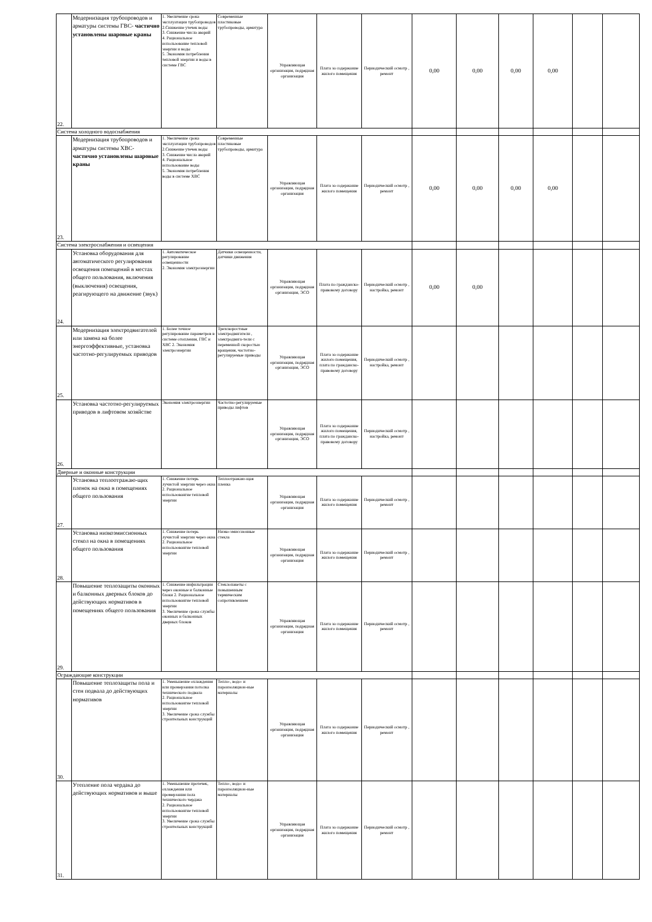| 22. | Модернизация трубопроводов и арматуры системы ГВС- частично установлены шаровые краны | 1. Увеличение срока эксплуатации трубопроводов 2.Снижение утечек воды 3. Снижение числа аварий 4. Рациональное использование тепловой энергии и воды 5. Экономия потребления тепловой энергии и воды в системе ГВС | Современные пластиковые трубопроводы, арматура | Управляющая организация, подрядная организация | Плата за содержание жилого помещения | Периодический осмотр , ремонт | 0,00 | 0,00 | 0,00 | 0,00 | | |
| Система холодного водоснабжения | | | | | | | | | | | | |
| 23. | Модернизация трубопроводов и арматуры системы ХВС- частично установлены шаровые краны | 1. Увеличение срока эксплуатации трубопроводов 2.Снижение утечек воды 3. Снижение числа аварий 4. Рациональное использование воды 5. Экономия потребления воды в системе ХВС | Современные пластиковые трубопроводы, арматура | Управляющая организация, подрядная организация | Плата за содержание жилого помещения | Периодический осмотр , ремонт | 0,00 | 0,00 | 0,00 | 0,00 | | |
| Система электроснабжения и освещения | | | | | | | | | | | | |
| 24. | Установка оборудования для автоматического регулирования освещения помещений в местах общего пользования, включения (выключения) освещения, реагирующего на движение (звук) | 1. Автоматическое регулирование освещенности 2. Экономия электроэнергии | Датчики освещенности, датчики движения | Управляющая организация, подрядная организация, ЭСО | Плата по гражданско-правовому договору | Периодический осмотр , настройка, ремонт | 0,00 | 0,00 | | | | |
| 25. | Модернизация электродвигателей или замена на более энергоэффективные, установка частотно-регулируемых приводов | 1. Более точное регулирование параметров в системе отопления, ГВС и ХВС 2. Экономия электроэнергии | Трехскоростные электродвигатели , электродвига-тели с переменной скоростью вращения, частотно-регулируемые приводы | Управляющая организация, подрядная организация, ЭСО | Плата за содержание жилого помещения, плата по гражданско-правовому договору | Периодический осмотр , настройка, ремонт | | | | | | |
| 26. | Установка частотно-регулируемых приводов в лифтовом хозяйстве | Экономия электроэнергии | Частотно-регулируемые приводы лифтов | Управляющая организация, подрядная организация, ЭСО | Плата за содержание жилого помещения, плата по гражданско-правовому договору | Периодический осмотр , настройка, ремонт | | | | | | |
| Дверные и оконные конструкции | | | | | | | | | | | | |
| 27. | Установка теплоотражаю-щих пленок на окна в помещениях общего пользования | 1. Снижение потерь лучистой энергии через окна 2. Рациональное использовангие тепловой энергии | Теплоотражаю-щая пленка | Управляющая организация, подрядная организация | Плата за содержание жилого помещения | Периодический осмотр , ремонт | | | | | | |
| 28. | Установка низкоэмиссионных стекол на окна в помещениях общего пользования | 1. Снижение потерь лучистой энергии через окна 2. Рациональное использовангие тепловой энергии | Низко-эмиссионные стекла | Управляющая организация, подрядная организация | Плата за содержание жилого помещения | Периодический осмотр , ремонт | | | | | | |
| 29. | Повышение теплозащиты оконных и балконных дверных блоков до действующих нормативов в помещениях общего пользования | 1. Снижение инфильтрации через оконные и балконные блоки 2. Рациональное использовангие тепловой энергии 3. Увеличение срока службы оконных и балконных дверных блоков | Стеклопакеты с повышенным термическим сопротивлением | Управляющая организация, подрядная организация | Плата за содержание жилого помещения | Периодический осмотр , ремонт | | | | | | |
| Ограждающие конструкции | | | | | | | | | | | | |
| 30. | Повышение теплозащиты пола и стен подвала до действующих нормативов | 1. Уменьшение охлаждения или промерзания потолка технического подвала 2. Рациональное использовангие тепловой энергии 3. Увеличение срока службы строительных конструкций | Тепло-, водо- и пароизоляцион-ные материалы | Управляющая организация, подрядная организация | Плата за содержание жилого помещения | Периодический осмотр , ремонт | | | | | | |
| 31. | Утепление пола чердака до действующих нормативов и выше | 1. Уменьшение протечек, охлаждения или промерзания пола технического чердака 2. Рациональное использовангие тепловой энергии 3. Увеличение срока службы строительных конструкций | Тепло-, водо- и пароизоляцион-ные материалы | Управляющая организация, подрядная организация | Плата за содержание жилого помещения | Периодический осмотр , ремонт | | | | | | |